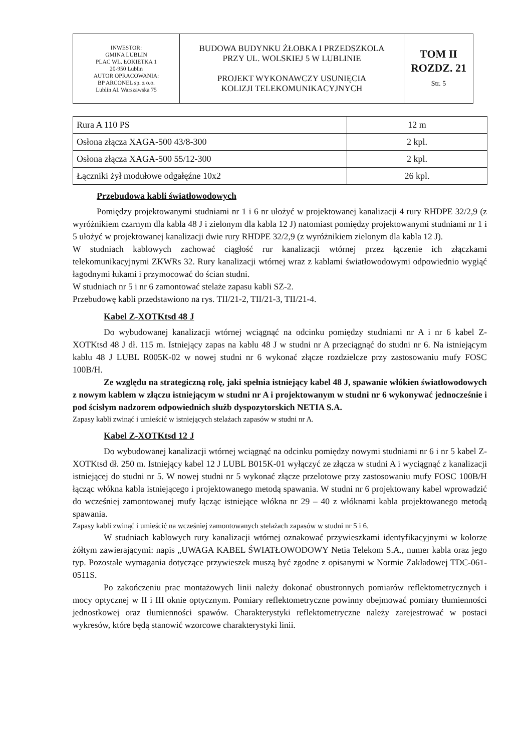| INWESTOR: GMINA LUBLIN PLAC WL. ŁOKIETKA 1 20-950 Lublin AUTOR OPRACOWANIA: BP ARCONEL sp. z o.o. Lublin Al. Warszawska 75 | BUDOWA BUDYNKU ŻŁOBKA I PRZEDSZKOLA PRZY UL. WOLSKIEJ 5 W LUBLINIE PROJEKT WYKONAWCZY USUNIĘCIA KOLIZJI TELEKOMUNIKACYJNYCH | TOM II ROZDZ. 21 Str. 5 |
| Rura A 110 PS | 12 m |
| Osłona złącza XAGA-500 43/8-300 | 2 kpl. |
| Osłona złącza XAGA-500 55/12-300 | 2 kpl. |
| Łączniki żył modułowe odgałęźne 10x2 | 26 kpl. |
Przebudowa kabli światłowodowych
Pomiędzy projektowanymi studniami nr 1 i 6 nr ułożyć w projektowanej kanalizacji 4 rury RHDPE 32/2,9 (z wyróżnikiem czarnym dla kabla 48 J i zielonym dla kabla 12 J) natomiast pomiędzy projektowanymi studniami nr 1 i 5 ułożyć w projektowanej kanalizacji dwie rury RHDPE 32/2,9 (z wyróżnikiem zielonym dla kabla 12 J).
W studniach kablowych zachować ciągłość rur kanalizacji wtórnej przez łączenie ich złączkami telekomunikacyjnymi ZKWRs 32. Rury kanalizacji wtórnej wraz z kablami światłowodowymi odpowiednio wygiąć łagodnymi łukami i przymocować do ścian studni.
W studniach nr 5 i nr 6 zamontować stelaże zapasu kabli SZ-2.
Przebudowę kabli przedstawiono na rys. TII/21-2, TII/21-3, TII/21-4.
Kabel Z-XOTKtsd 48 J
Do wybudowanej kanalizacji wtórnej wciągnąć na odcinku pomiędzy studniami nr A i nr 6 kabel Z-XOTKtsd 48 J dł. 115 m. Istniejący zapas na kablu 48 J w studni nr A przeciągnąć do studni nr 6. Na istniejącym kablu 48 J LUBL R005K-02 w nowej studni nr 6 wykonać złącze rozdzielcze przy zastosowaniu mufy FOSC 100B/H.
Ze względu na strategiczną rolę, jaki spełnia istniejący kabel 48 J, spawanie włókien światłowodowych z nowym kablem w złączu istniejącym w studni nr A i projektowanym w studni nr 6 wykonywać jednocześnie i pod ścisłym nadzorem odpowiednich służb dyspozytorskich NETIA S.A.
Zapasy kabli zwinąć i umieścić w istniejących stelażach zapasów w studni nr A.
Kabel Z-XOTKtsd 12 J
Do wybudowanej kanalizacji wtórnej wciągnąć na odcinku pomiędzy nowymi studniami nr 6 i nr 5 kabel Z-XOTKtsd dł. 250 m. Istniejący kabel 12 J LUBL B015K-01 wyłączyć ze złącza w studni A i wyciągnąć z kanalizacji istniejącej do studni nr 5. W nowej studni nr 5 wykonać złącze przelotowe przy zastosowaniu mufy FOSC 100B/H łącząc włókna kabla istniejącego i projektowanego metodą spawania. W studni nr 6 projektowany kabel wprowadzić do wcześniej zamontowanej mufy łącząc istniejące włókna nr 29 – 40 z włóknami kabla projektowanego metodą spawania.
Zapasy kabli zwinąć i umieścić na wcześniej zamontowanych stelażach zapasów w studni nr 5 i 6.
W studniach kablowych rury kanalizacji wtórnej oznakować przywieszkami identyfikacyjnymi w kolorze żółtym zawierającymi: napis „UWAGA KABEL ŚWIATŁOWODOWY Netia Telekom S.A., numer kabla oraz jego typ. Pozostałe wymagania dotyczące przywieszek muszą być zgodne z opisanymi w Normie Zakładowej TDC-061-0511S.
Po zakończeniu prac montażowych linii należy dokonać obustronnych pomiarów reflektometrycznych i mocy optycznej w II i III oknie optycznym. Pomiary reflektometryczne powinny obejmować pomiary tłumienności jednostkowej oraz tłumienności spawów. Charakterystyki reflektometryczne należy zarejestrować w postaci wykresów, które będą stanowić wzorcowe charakterystyki linii.